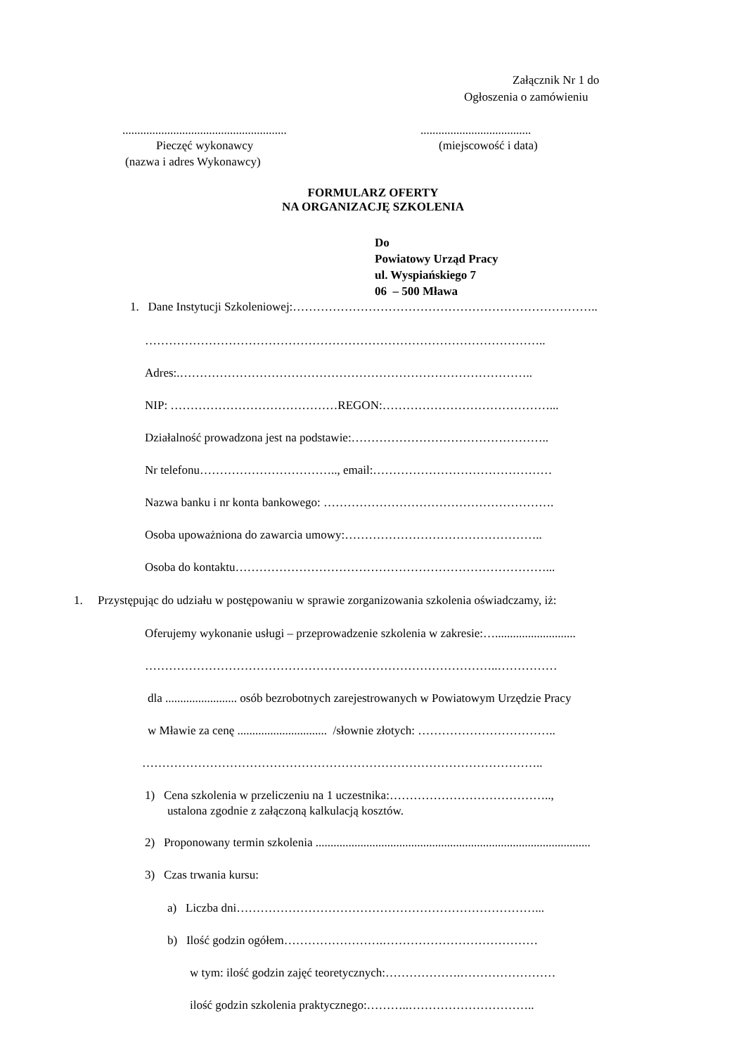Załącznik Nr 1 do
Ogłoszenia o zamówieniu
....................................................... .....................................
Pieczęć wykonawcy (miejscowość i data)
(nazwa i adres Wykonawcy)
FORMULARZ OFERTY
NA ORGANIZACJĘ SZKOLENIA
Do
Powiatowy Urząd Pracy
ul. Wyspiańskiego 7
06 – 500 Mława
1. Dane Instytucji Szkoleniowej:…………………………………………………………………..
………………………………………………………………………………………..
Adres:.……………………………………………………………………………..
NIP: ……………………………………REGON:……………………………………...
Działalność prowadzona jest na podstawie:…………………………………………..
Nr telefonu…………………………….., email:………………………………………
Nazwa banku i nr konta bankowego: ………………………………………………….
Osoba upoważniona do zawarcia umowy:…………………………………………..
Osoba do kontaktu……………………………………………………………………...
1. Przystępując do udziału w postępowaniu w sprawie zorganizowania szkolenia oświadczamy, iż:
Oferujemy wykonanie usługi – przeprowadzenie szkolenia w zakresie:…...........................
……………………………………………………………………………..……………
dla ........................ osób bezrobotnych zarejestrowanych w Powiatowym Urzędzie Pracy
w Mławie za cenę .............................. /słownie złotych: ……………………………..
………………………………………………………………………………………..
1) Cena szkolenia w przeliczeniu na 1 uczestnika:…………………………………..,
ustalona zgodnie z załączoną kalkulacją kosztów.
2) Proponowany termin szkolenia ............................................................................................
3) Czas trwania kursu:
a) Liczba dni…………………………………………………………………...
b) Ilość godzin ogółem…………………….…………………………………
w tym: ilość godzin zajęć teoretycznych:……………….……………………
ilość godzin szkolenia praktycznego:………..…………………………..